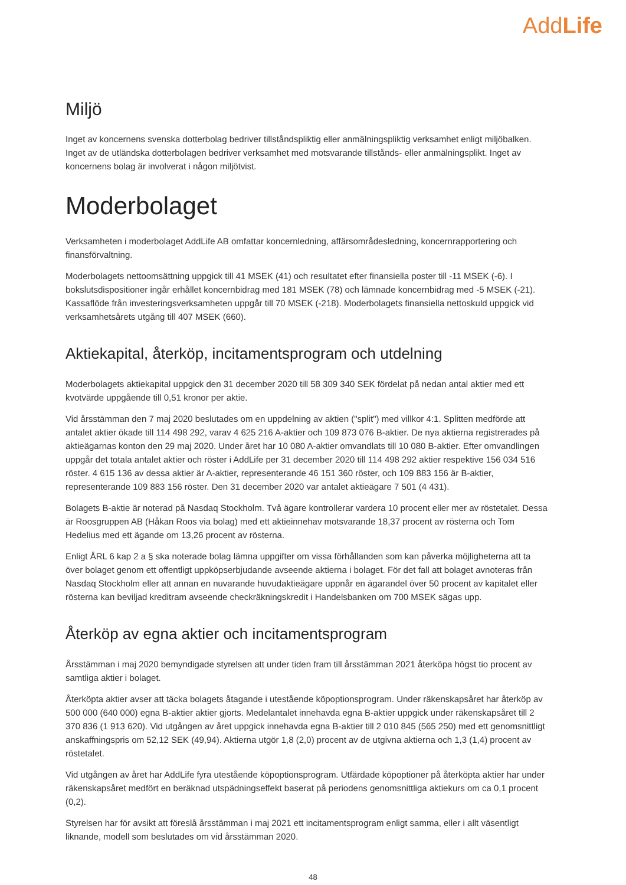AddLife
Miljö
Inget av koncernens svenska dotterbolag bedriver tillståndspliktig eller anmälningspliktig verksamhet enligt miljöbalken. Inget av de utländska dotterbolagen bedriver verksamhet med motsvarande tillstånds- eller anmälningsplikt. Inget av koncernens bolag är involverat i någon miljötvist.
Moderbolaget
Verksamheten i moderbolaget AddLife AB omfattar koncernledning, affärsområdesledning, koncernrapportering och finansförvaltning.
Moderbolagets nettoomsättning uppgick till 41 MSEK (41) och resultatet efter finansiella poster till -11 MSEK (-6). I bokslutsdispositioner ingår erhållet koncernbidrag med 181 MSEK (78) och lämnade koncernbidrag med -5 MSEK (-21). Kassaflöde från investeringsverksamheten uppgår till 70 MSEK (-218). Moderbolagets finansiella nettoskuld uppgick vid verksamhetsårets utgång till 407 MSEK (660).
Aktiekapital, återköp, incitamentsprogram och utdelning
Moderbolagets aktiekapital uppgick den 31 december 2020 till 58 309 340 SEK fördelat på nedan antal aktier med ett kvotvärde uppgående till 0,51 kronor per aktie.
Vid årsstämman den 7 maj 2020 beslutades om en uppdelning av aktien ("split") med villkor 4:1. Splitten medförde att antalet aktier ökade till 114 498 292, varav 4 625 216 A-aktier och 109 873 076 B-aktier. De nya aktierna registrerades på aktieägarnas konton den 29 maj 2020. Under året har 10 080 A-aktier omvandlats till 10 080 B-aktier. Efter omvandlingen uppgår det totala antalet aktier och röster i AddLife per 31 december 2020 till 114 498 292 aktier respektive 156 034 516 röster. 4 615 136 av dessa aktier är A-aktier, representerande 46 151 360 röster, och 109 883 156 är B-aktier, representerande 109 883 156 röster. Den 31 december 2020 var antalet aktieägare 7 501 (4 431).
Bolagets B-aktie är noterad på Nasdaq Stockholm. Två ägare kontrollerar vardera 10 procent eller mer av röstetalet. Dessa är Roosgruppen AB (Håkan Roos via bolag) med ett aktieinnehav motsvarande 18,37 procent av rösterna och Tom Hedelius med ett ägande om 13,26 procent av rösterna.
Enligt ÅRL 6 kap 2 a § ska noterade bolag lämna uppgifter om vissa förhållanden som kan påverka möjligheterna att ta över bolaget genom ett offentligt uppköpserbjudande avseende aktierna i bolaget. För det fall att bolaget avnoteras från Nasdaq Stockholm eller att annan en nuvarande huvudaktieägare uppnår en ägarandel över 50 procent av kapitalet eller rösterna kan beviljad kreditram avseende checkräkningskredit i Handelsbanken om 700 MSEK sägas upp.
Återköp av egna aktier och incitamentsprogram
Årsstämman i maj 2020 bemyndigade styrelsen att under tiden fram till årsstämman 2021 återköpa högst tio procent av samtliga aktier i bolaget.
Återköpta aktier avser att täcka bolagets åtagande i utestående köpoptionsprogram. Under räkenskapsåret har återköp av 500 000 (640 000) egna B-aktier aktier gjorts. Medelantalet innehavda egna B-aktier uppgick under räkenskapsåret till 2 370 836 (1 913 620). Vid utgången av året uppgick innehavda egna B-aktier till 2 010 845 (565 250) med ett genomsnittligt anskaffningspris om 52,12 SEK (49,94). Aktierna utgör 1,8 (2,0) procent av de utgivna aktierna och 1,3 (1,4) procent av röstetalet.
Vid utgången av året har AddLife fyra utestående köpoptionsprogram. Utfärdade köpoptioner på återköpta aktier har under räkenskapsåret medfört en beräknad utspädningseffekt baserat på periodens genomsnittliga aktiekurs om ca 0,1 procent (0,2).
Styrelsen har för avsikt att föreslå årsstämman i maj 2021 ett incitamentsprogram enligt samma, eller i allt väsentligt liknande, modell som beslutades om vid årsstämman 2020.
48